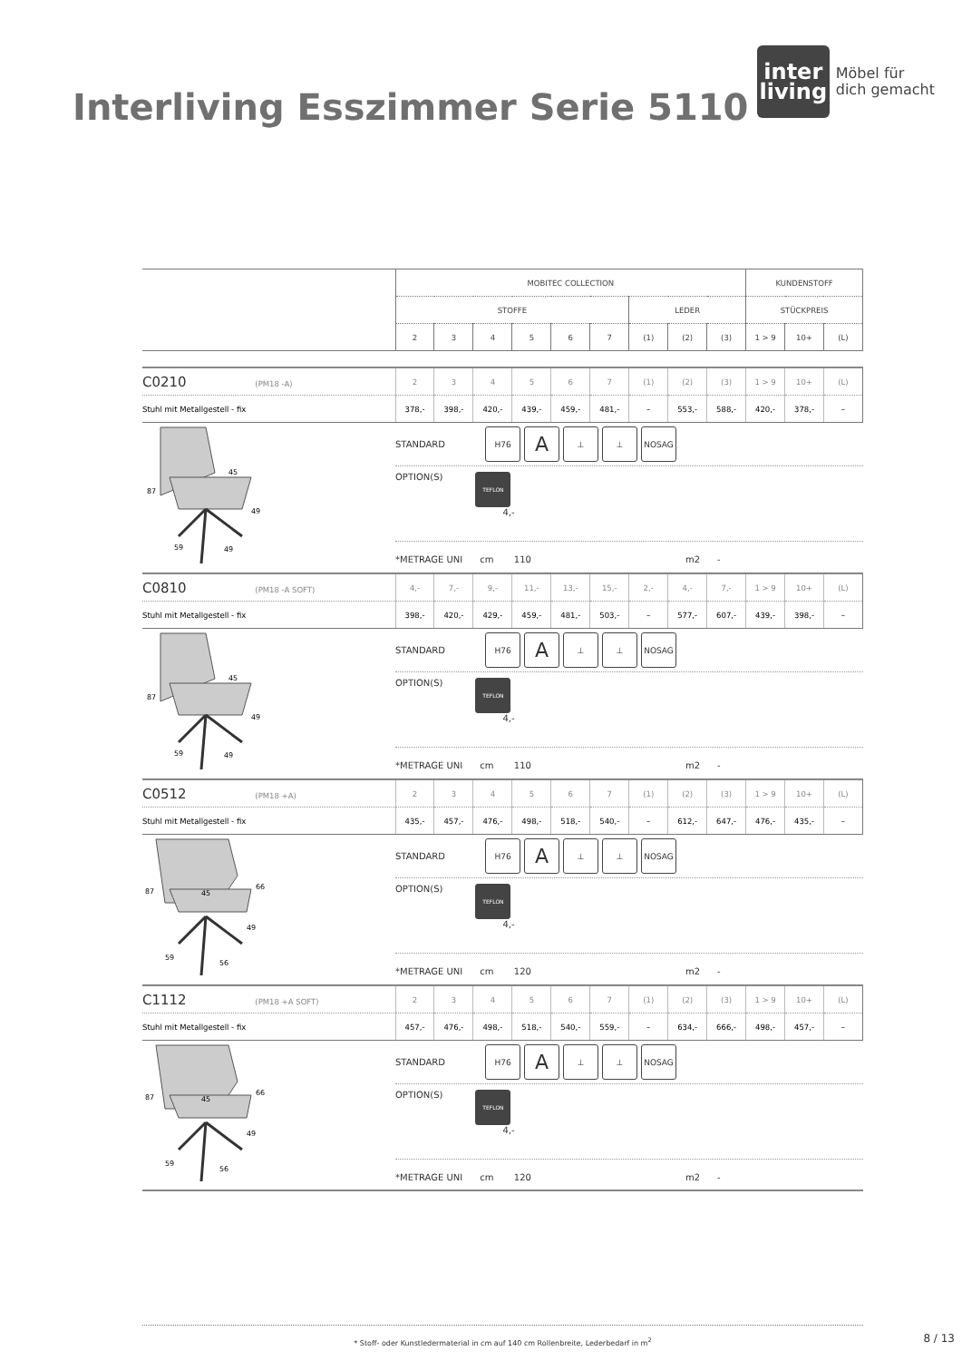Interliving Esszimmer Serie 5110
inter
living
Möbel für
dich gemacht
| | MOBITEC COLLECTION | | | | | | | | | KUNDENSTOFF | | |
| | STOFFE | | | | | | LEDER | | | STÜCKPREIS | | |
| | 2 | 3 | 4 | 5 | 6 | 7 | (1) | (2) | (3) | 1 > 9 | 10+ | (L) |
| C0210 (PM18 -A) | 2 | 3 | 4 | 5 | 6 | 7 | (1) | (2) | (3) | 1 > 9 | 10+ | (L) |
| Stuhl mit Metallgestell - fix | 378,- | 398,- | 420,- | 439,- | 459,- | 481,- | – | 553,- | 588,- | 420,- | 378,- | – |
87
45
49
59
49
STANDARD H76 A ⊥ ⊥ NOSAG
OPTION(S) TEFLON
4,-
*METRAGE UNI cm 110 m2 -
| C0810 (PM18 -A SOFT) | 4,- | 7,- | 9,- | 11,- | 13,- | 15,- | 2,- | 4,- | 7,- | 1 > 9 | 10+ | (L) |
| Stuhl mit Metallgestell - fix | 398,- | 420,- | 429,- | 459,- | 481,- | 503,- | – | 577,- | 607,- | 439,- | 398,- | – |
87
45
49
59
49
STANDARD H76 A ⊥ ⊥ NOSAG
OPTION(S) TEFLON
4,-
*METRAGE UNI cm 110 m2 -
| C0512 (PM18 +A) | 2 | 3 | 4 | 5 | 6 | 7 | (1) | (2) | (3) | 1 > 9 | 10+ | (L) |
| Stuhl mit Metallgestell - fix | 435,- | 457,- | 476,- | 498,- | 518,- | 540,- | – | 612,- | 647,- | 476,- | 435,- | – |
87
45
66
49
59
56
STANDARD H76 A ⊥ ⊥ NOSAG
OPTION(S) TEFLON
4,-
*METRAGE UNI cm 120 m2 -
| C1112 (PM18 +A SOFT) | 2 | 3 | 4 | 5 | 6 | 7 | (1) | (2) | (3) | 1 > 9 | 10+ | (L) |
| Stuhl mit Metallgestell - fix | 457,- | 476,- | 498,- | 518,- | 540,- | 559,- | – | 634,- | 666,- | 498,- | 457,- | – |
87
45
66
49
59
56
STANDARD H76 A ⊥ ⊥ NOSAG
OPTION(S) TEFLON
4,-
*METRAGE UNI cm 120 m2 -
* Stoff- oder Kunstledermaterial in cm auf 140 cm Rollenbreite, Lederbedarf in m<sup>2</sup>
8 / 13